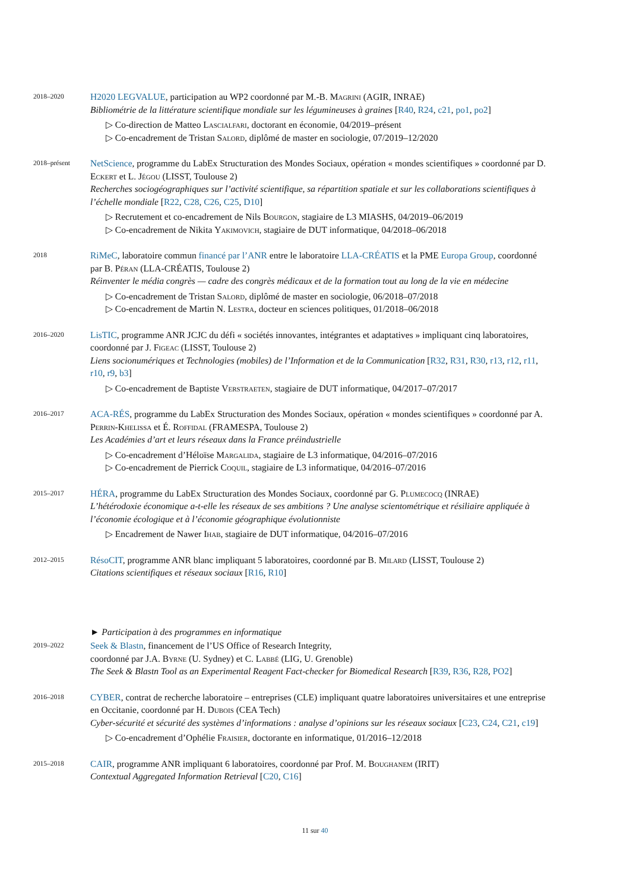2018–2020
H2020 LEGVALUE, participation au WP2 coordonné par M.-B. Magrini (AGIR, INRAE)
Bibliométrie de la littérature scientifique mondiale sur les légumineuses à graines [R40, R24, c21, po1, po2]
▷ Co-direction de Matteo Lascialfari, doctorant en économie, 04/2019–présent
▷ Co-encadrement de Tristan Salord, diplômé de master en sociologie, 07/2019–12/2020
2018–présent
NetScience, programme du LabEx Structuration des Mondes Sociaux, opération « mondes scientifiques » coordonné par D. Eckert et L. Jégou (LISST, Toulouse 2)
Recherches sociogéographiques sur l’activité scientifique, sa répartition spatiale et sur les collaborations scientifiques à l’échelle mondiale [R22, C28, C26, C25, D10]
▷ Recrutement et co-encadrement de Nils Bourgon, stagiaire de L3 MIASHS, 04/2019–06/2019
▷ Co-encadrement de Nikita Yakimovich, stagiaire de DUT informatique, 04/2018–06/2018
2018
RiMeC, laboratoire commun financé par l’ANR entre le laboratoire LLA-CRÉATIS et la PME Europa Group, coordonné par B. Péran (LLA-CRÉATIS, Toulouse 2)
Réinventer le média congrès — cadre des congrès médicaux et de la formation tout au long de la vie en médecine
▷ Co-encadrement de Tristan Salord, diplômé de master en sociologie, 06/2018–07/2018
▷ Co-encadrement de Martin N. Lestra, docteur en sciences politiques, 01/2018–06/2018
2016–2020
LisTIC, programme ANR JCJC du défi « sociétés innovantes, intégrantes et adaptatives » impliquant cinq laboratoires, coordonné par J. Figeac (LISST, Toulouse 2)
Liens socionumériques et Technologies (mobiles) de l’Information et de la Communication [R32, R31, R30, r13, r12, r11, r10, r9, b3]
▷ Co-encadrement de Baptiste Verstraeten, stagiaire de DUT informatique, 04/2017–07/2017
2016–2017
ACA-RÉS, programme du LabEx Structuration des Mondes Sociaux, opération « mondes scientifiques » coordonné par A. Perrin-Khelissa et É. Roffidal (FRAMESPA, Toulouse 2)
Les Académies d’art et leurs réseaux dans la France préindustrielle
▷ Co-encadrement d’Héloïse Margalida, stagiaire de L3 informatique, 04/2016–07/2016
▷ Co-encadrement de Pierrick Coquil, stagiaire de L3 informatique, 04/2016–07/2016
2015–2017
HÉRA, programme du LabEx Structuration des Mondes Sociaux, coordonné par G. Plumecocq (INRAE)
L’hétérodoxie économique a-t-elle les réseaux de ses ambitions ? Une analyse scientométrique et résiliaire appliquée à l’économie écologique et à l’économie géographique évolutionniste
▷ Encadrement de Nawer Ihab, stagiaire de DUT informatique, 04/2016–07/2016
2012–2015
RésoCIT, programme ANR blanc impliquant 5 laboratoires, coordonné par B. Milard (LISST, Toulouse 2)
Citations scientifiques et réseaux sociaux [R16, R10]
► Participation à des programmes en informatique
2019–2022
Seek & Blastn, financement de l’US Office of Research Integrity,
coordonné par J.A. Byrne (U. Sydney) et C. Labbé (LIG, U. Grenoble)
The Seek & Blastn Tool as an Experimental Reagent Fact-checker for Biomedical Research [R39, R36, R28, PO2]
2016–2018
CYBER, contrat de recherche laboratoire – entreprises (CLE) impliquant quatre laboratoires universitaires et une entreprise en Occitanie, coordonné par H. Dubois (CEA Tech)
Cyber-sécurité et sécurité des systèmes d’informations : analyse d’opinions sur les réseaux sociaux [C23, C24, C21, c19]
▷ Co-encadrement d’Ophélie Fraisier, doctorante en informatique, 01/2016–12/2018
2015–2018
CAIR, programme ANR impliquant 6 laboratoires, coordonné par Prof. M. Boughanem (IRIT)
Contextual Aggregated Information Retrieval [C20, C16]
11 sur 40